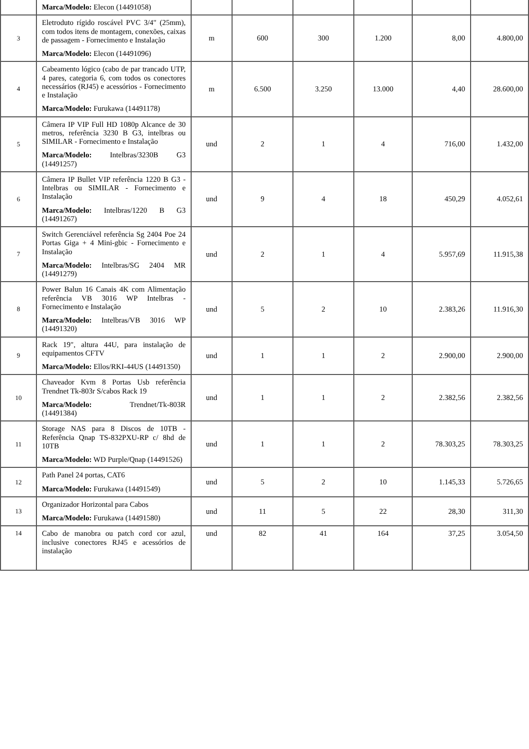| | Marca/Modelo: Elecon (14491058) | | | | | | |
| 3 | Eletroduto rígido roscável PVC 3/4" (25mm), com todos itens de montagem, conexões, caixas de passagem - Fornecimento e Instalação Marca/Modelo: Elecon (14491096) | m | 600 | 300 | 1.200 | 8,00 | 4.800,00 |
| 4 | Cabeamento lógico (cabo de par trancado UTP, 4 pares, categoria 6, com todos os conectores necessários (RJ45) e acessórios - Fornecimento e Instalação Marca/Modelo: Furukawa (14491178) | m | 6.500 | 3.250 | 13.000 | 4,40 | 28.600,00 |
| 5 | Câmera IP VIP Full HD 1080p Alcance de 30 metros, referência 3230 B G3, intelbras ou SIMILAR - Fornecimento e Instalação Marca/Modelo: Intelbras/3230B G3 (14491257) | und | 2 | 1 | 4 | 716,00 | 1.432,00 |
| 6 | Câmera IP Bullet VIP referência 1220 B G3 - Intelbras ou SIMILAR - Fornecimento e Instalação Marca/Modelo: Intelbras/1220 B G3 (14491267) | und | 9 | 4 | 18 | 450,29 | 4.052,61 |
| 7 | Switch Gerenciável referência Sg 2404 Poe 24 Portas Giga + 4 Mini-gbic - Fornecimento e Instalação Marca/Modelo: Intelbras/SG 2404 MR (14491279) | und | 2 | 1 | 4 | 5.957,69 | 11.915,38 |
| 8 | Power Balun 16 Canais 4K com Alimentação referência VB 3016 WP Intelbras - Fornecimento e Instalação Marca/Modelo: Intelbras/VB 3016 WP (14491320) | und | 5 | 2 | 10 | 2.383,26 | 11.916,30 |
| 9 | Rack 19", altura 44U, para instalação de equipamentos CFTV Marca/Modelo: Ellos/RKI-44US (14491350) | und | 1 | 1 | 2 | 2.900,00 | 2.900,00 |
| 10 | Chaveador Kvm 8 Portas Usb referência Trendnet Tk-803r S/cabos Rack 19 Marca/Modelo: Trendnet/Tk-803R (14491384) | und | 1 | 1 | 2 | 2.382,56 | 2.382,56 |
| 11 | Storage NAS para 8 Discos de 10TB - Referência Qnap TS-832PXU-RP c/ 8hd de 10TB Marca/Modelo: WD Purple/Qnap (14491526) | und | 1 | 1 | 2 | 78.303,25 | 78.303,25 |
| 12 | Path Panel 24 portas, CAT6 Marca/Modelo: Furukawa (14491549) | und | 5 | 2 | 10 | 1.145,33 | 5.726,65 |
| 13 | Organizador Horizontal para Cabos Marca/Modelo: Furukawa (14491580) | und | 11 | 5 | 22 | 28,30 | 311,30 |
| 14 | Cabo de manobra ou patch cord cor azul, inclusive conectores RJ45 e acessórios de instalação | und | 82 | 41 | 164 | 37,25 | 3.054,50 |